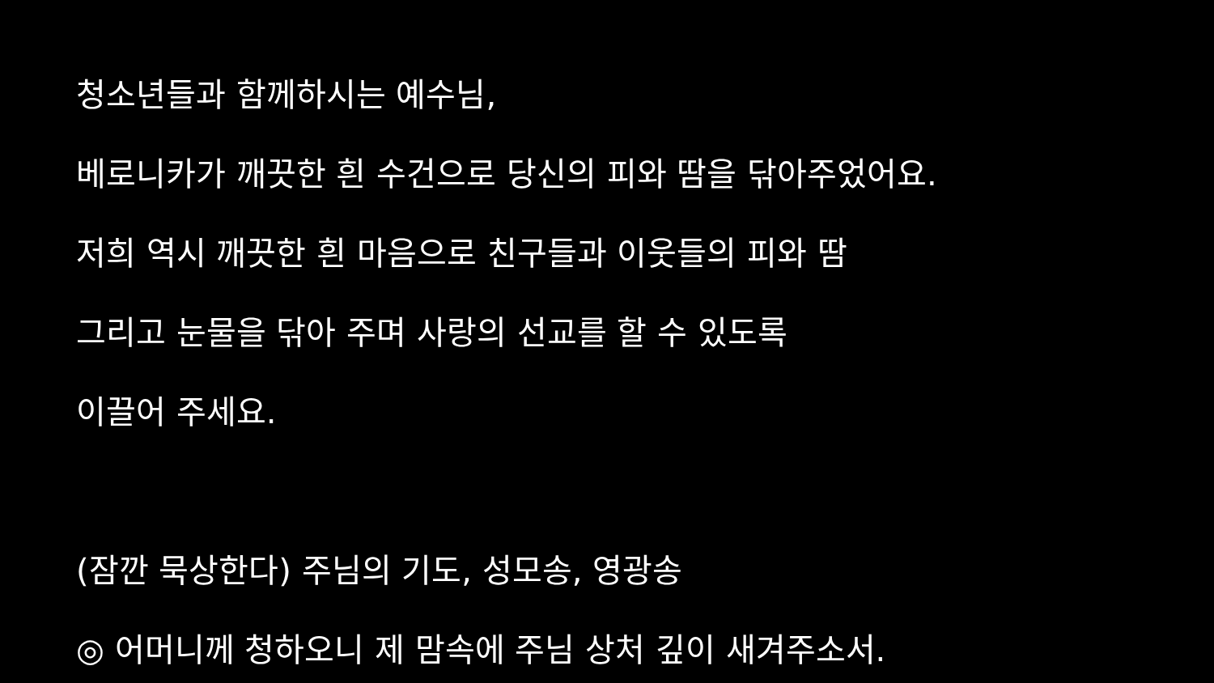청소년들과 함께하시는 예수님,
베로니카가 깨끗한 흰 수건으로 당신의 피와 땀을 닦아주었어요.
저희 역시 깨끗한 흰 마음으로 친구들과 이웃들의 피와 땀
그리고 눈물을 닦아 주며 사랑의 선교를 할 수 있도록
이끌어 주세요.
(잠깐 묵상한다) 주님의 기도, 성모송, 영광송
◎ 어머니께 청하오니 제 맘속에 주님 상처 깊이 새겨주소서.